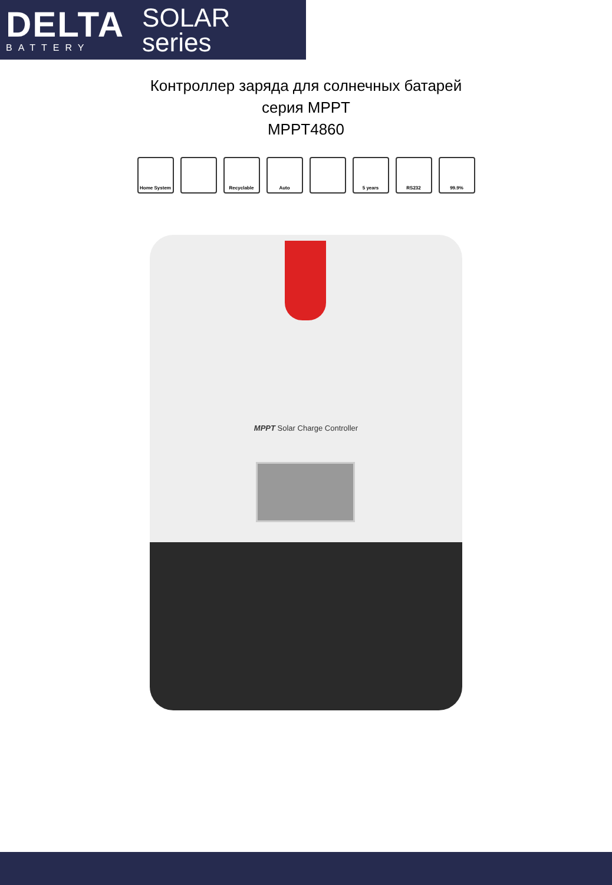DELTA
BATTERY
SOLAR
series
Контроллер заряда для солнечных батарей
серия MPPT
MPPT4860
Home System Recyclable Auto 5 years RS232 99.9%
MPPT Solar Charge Controller